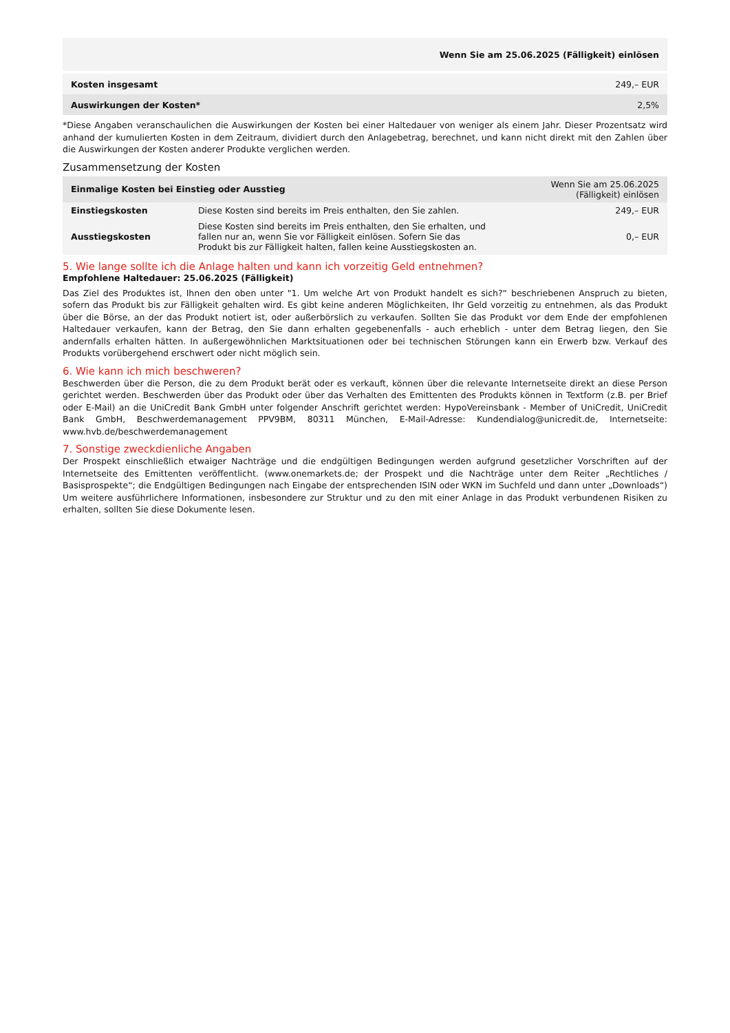| Wenn Sie am 25.06.2025 (Fälligkeit) einlösen | |
| --- | --- |
| Kosten insgesamt | 249,– EUR |
| Auswirkungen der Kosten* | 2,5% |
*Diese Angaben veranschaulichen die Auswirkungen der Kosten bei einer Haltedauer von weniger als einem Jahr. Dieser Prozentsatz wird anhand der kumulierten Kosten in dem Zeitraum, dividiert durch den Anlagebetrag, berechnet, und kann nicht direkt mit den Zahlen über die Auswirkungen der Kosten anderer Produkte verglichen werden.
Zusammensetzung der Kosten
| Einmalige Kosten bei Einstieg oder Ausstieg | | Wenn Sie am 25.06.2025 (Fälligkeit) einlösen |
| --- | --- | --- |
| Einstiegskosten | Diese Kosten sind bereits im Preis enthalten, den Sie zahlen. | 249,– EUR |
| Ausstiegskosten | Diese Kosten sind bereits im Preis enthalten, den Sie erhalten, und fallen nur an, wenn Sie vor Fälligkeit einlösen. Sofern Sie das Produkt bis zur Fälligkeit halten, fallen keine Ausstiegskosten an. | 0,– EUR |
5. Wie lange sollte ich die Anlage halten und kann ich vorzeitig Geld entnehmen?
Empfohlene Haltedauer: 25.06.2025 (Fälligkeit)
Das Ziel des Produktes ist, Ihnen den oben unter "1. Um welche Art von Produkt handelt es sich?“ beschriebenen Anspruch zu bieten, sofern das Produkt bis zur Fälligkeit gehalten wird. Es gibt keine anderen Möglichkeiten, Ihr Geld vorzeitig zu entnehmen, als das Produkt über die Börse, an der das Produkt notiert ist, oder außerbörslich zu verkaufen. Sollten Sie das Produkt vor dem Ende der empfohlenen Haltedauer verkaufen, kann der Betrag, den Sie dann erhalten gegebenenfalls - auch erheblich - unter dem Betrag liegen, den Sie andernfalls erhalten hätten. In außergewöhnlichen Marktsituationen oder bei technischen Störungen kann ein Erwerb bzw. Verkauf des Produkts vorübergehend erschwert oder nicht möglich sein.
6. Wie kann ich mich beschweren?
Beschwerden über die Person, die zu dem Produkt berät oder es verkauft, können über die relevante Internetseite direkt an diese Person gerichtet werden. Beschwerden über das Produkt oder über das Verhalten des Emittenten des Produkts können in Textform (z.B. per Brief oder E-Mail) an die UniCredit Bank GmbH unter folgender Anschrift gerichtet werden: HypoVereinsbank - Member of UniCredit, UniCredit Bank GmbH, Beschwerdemanagement PPV9BM, 80311 München, E-Mail-Adresse: Kundendialog@unicredit.de, Internetseite: www.hvb.de/beschwerdemanagement
7. Sonstige zweckdienliche Angaben
Der Prospekt einschließlich etwaiger Nachträge und die endgültigen Bedingungen werden aufgrund gesetzlicher Vorschriften auf der Internetseite des Emittenten veröffentlicht. (www.onemarkets.de; der Prospekt und die Nachträge unter dem Reiter „Rechtliches / Basisprospekte“; die Endgültigen Bedingungen nach Eingabe der entsprechenden ISIN oder WKN im Suchfeld und dann unter „Downloads“) Um weitere ausführlichere Informationen, insbesondere zur Struktur und zu den mit einer Anlage in das Produkt verbundenen Risiken zu erhalten, sollten Sie diese Dokumente lesen.